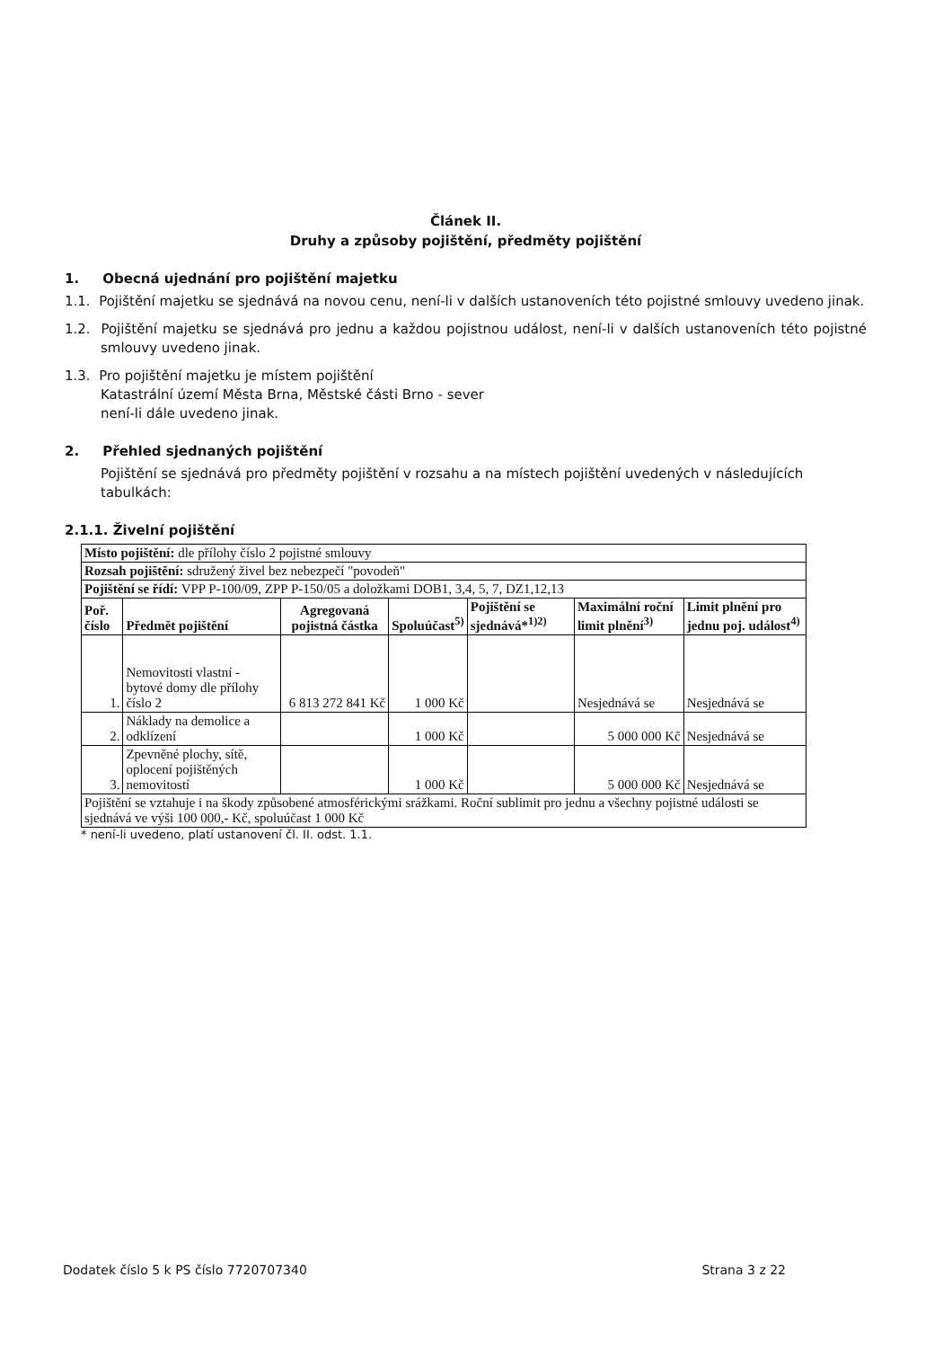Článek II.
Druhy a způsoby pojištění, předměty pojištění
1. Obecná ujednání pro pojištění majetku
1.1. Pojištění majetku se sjednává na novou cenu, není-li v dalších ustanoveních této pojistné smlouvy uvedeno jinak.
1.2. Pojištění majetku se sjednává pro jednu a každou pojistnou událost, není-li v dalších ustanoveních této pojistné smlouvy uvedeno jinak.
1.3. Pro pojištění majetku je místem pojištění
Katastrální území Města Brna, Městské části Brno - sever
není-li dále uvedeno jinak.
2. Přehled sjednaných pojištění
Pojištění se sjednává pro předměty pojištění v rozsahu a na místech pojištění uvedených v následujících tabulkách:
2.1.1. Živelní pojištění
| Místo pojištění: dle přílohy číslo 2 pojistné smlouvy | | | | | | |
| Rozsah pojištění: sdružený živel bez nebezpečí "povodeň" | | | | | | |
| Pojištění se řídí: VPP P-100/09, ZPP P-150/05 a doložkami DOB1, 3,4, 5, 7, DZ1,12,13 | | | | | | |
| Poř. číslo | Předmět pojištění | Agregovaná pojistná částka | Spoluúčast<sup>5)</sup> | Pojištění se sjednává*<sup>1)2)</sup> | Maximální roční limit plnění<sup>3)</sup> | Limit plnění pro jednu poj. událost<sup>4)</sup> |
| 1. | Nemovitosti vlastní - bytové domy dle přílohy číslo 2 | 6 813 272 841 Kč | 1 000 Kč | | Nesjednává se | Nesjednává se |
| 2. | Náklady na demolice a odklízení | | 1 000 Kč | | 5 000 000 Kč | Nesjednává se |
| 3. | Zpevněné plochy, sítě, oplocení pojištěných nemovitostí | | 1 000 Kč | | 5 000 000 Kč | Nesjednává se |
| Pojištění se vztahuje i na škody způsobené atmosférickými srážkami. Roční sublimit pro jednu a všechny pojistné události se sjednává ve výši 100 000,- Kč, spoluúčast 1 000 Kč | | | | | | |
* není-li uvedeno, platí ustanovení čl. II. odst. 1.1.
Dodatek číslo 5 k PS číslo 7720707340 Strana 3 z 22